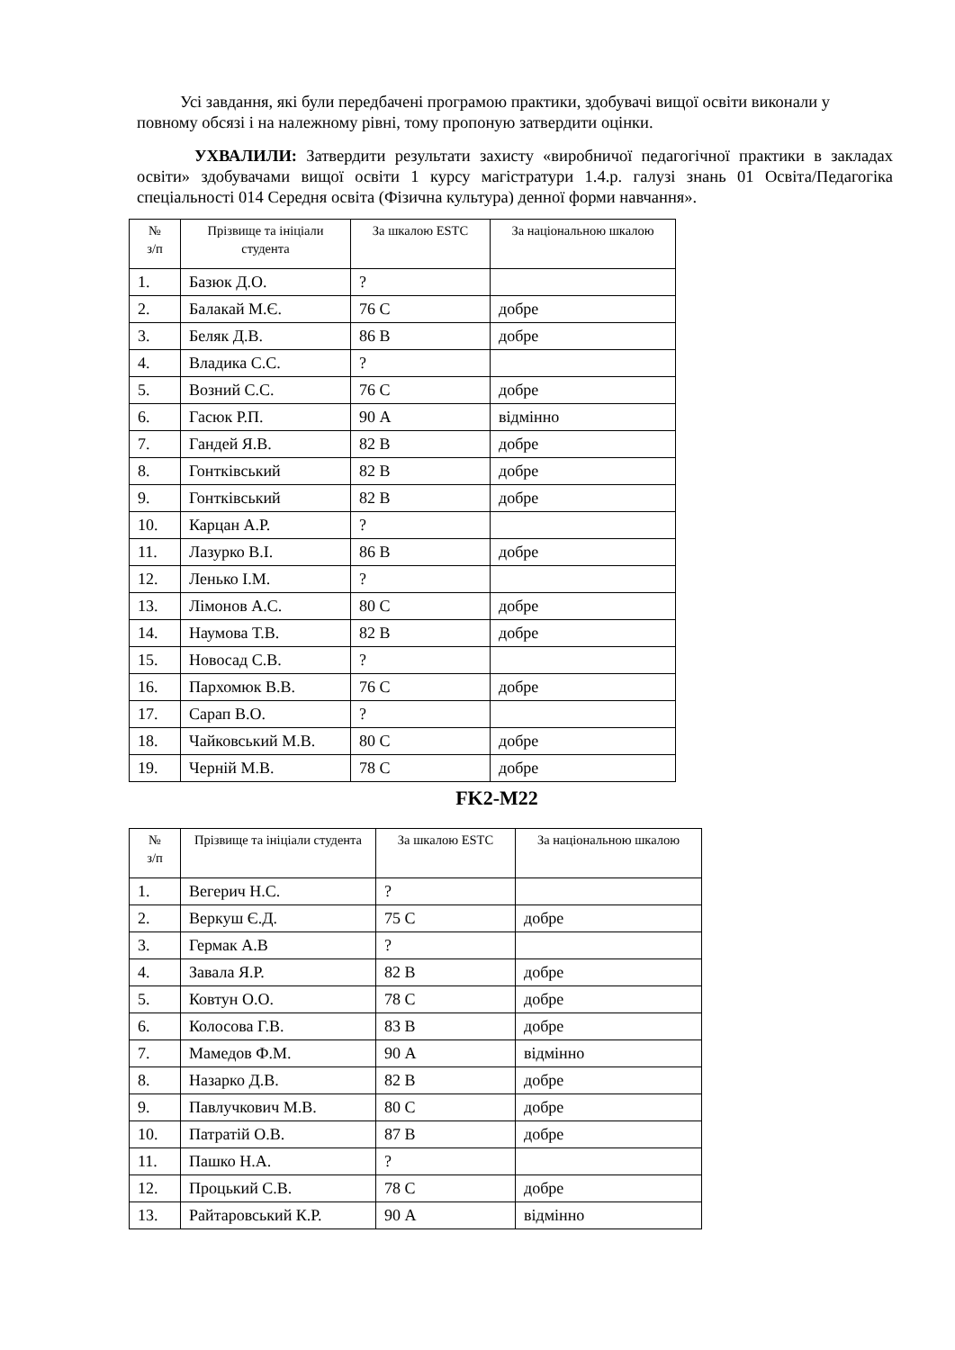Усі завдання, які були передбачені програмою практики, здобувачі вищої освіти виконали у повному обсязі і на належному рівні, тому пропоную затвердити оцінки.
УХВАЛИЛИ: Затвердити результати захисту «виробничої педагогічної практики в закладах освіти» здобувачами вищої освіти 1 курсу магістратури 1.4.р. галузі знань 01 Освіта/Педагогіка спеціальності 014 Середня освіта (Фізична культура) денної форми навчання».
| № з/п | Прізвище та ініціали студента | За шкалою ESTC | За національною шкалою |
| --- | --- | --- | --- |
| 1. | Базюк Д.О. | ? | |
| 2. | Балакай М.Є. | 76 С | добре |
| 3. | Беляк Д.В. | 86 В | добре |
| 4. | Владика С.С. | ? | |
| 5. | Возний С.С. | 76 С | добре |
| 6. | Гасюк Р.П. | 90 А | відмінно |
| 7. | Гандей Я.В. | 82 В | добре |
| 8. | Гонтківський | 82 В | добре |
| 9. | Гонтківський | 82 В | добре |
| 10. | Карцан А.Р. | ? | |
| 11. | Лазурко В.І. | 86 В | добре |
| 12. | Ленько І.М. | ? | |
| 13. | Лімонов А.С. | 80 С | добре |
| 14. | Наумова Т.В. | 82 В | добре |
| 15. | Новосад С.В. | ? | |
| 16. | Пархомюк В.В. | 76 С | добре |
| 17. | Сарап В.О. | ? | |
| 18. | Чайковський М.В. | 80 С | добре |
| 19. | Черній М.В. | 78 С | добре |
FK2-M22
| № з/п | Прізвище та ініціали студента | За шкалою ESTC | За національною шкалою |
| --- | --- | --- | --- |
| 1. | Вегерич Н.С. | ? | |
| 2. | Веркуш Є.Д. | 75 С | добре |
| 3. | Гермак А.В | ? | |
| 4. | Завала Я.Р. | 82 В | добре |
| 5. | Ковтун О.О. | 78 С | добре |
| 6. | Колосова Г.В. | 83 В | добре |
| 7. | Мамедов Ф.М. | 90 А | відмінно |
| 8. | Назарко Д.В. | 82 В | добре |
| 9. | Павлучкович М.В. | 80 С | добре |
| 10. | Патратій О.В. | 87 В | добре |
| 11. | Пашко Н.А. | ? | |
| 12. | Процький С.В. | 78 С | добре |
| 13. | Райтаровський К.Р. | 90 А | відмінно |